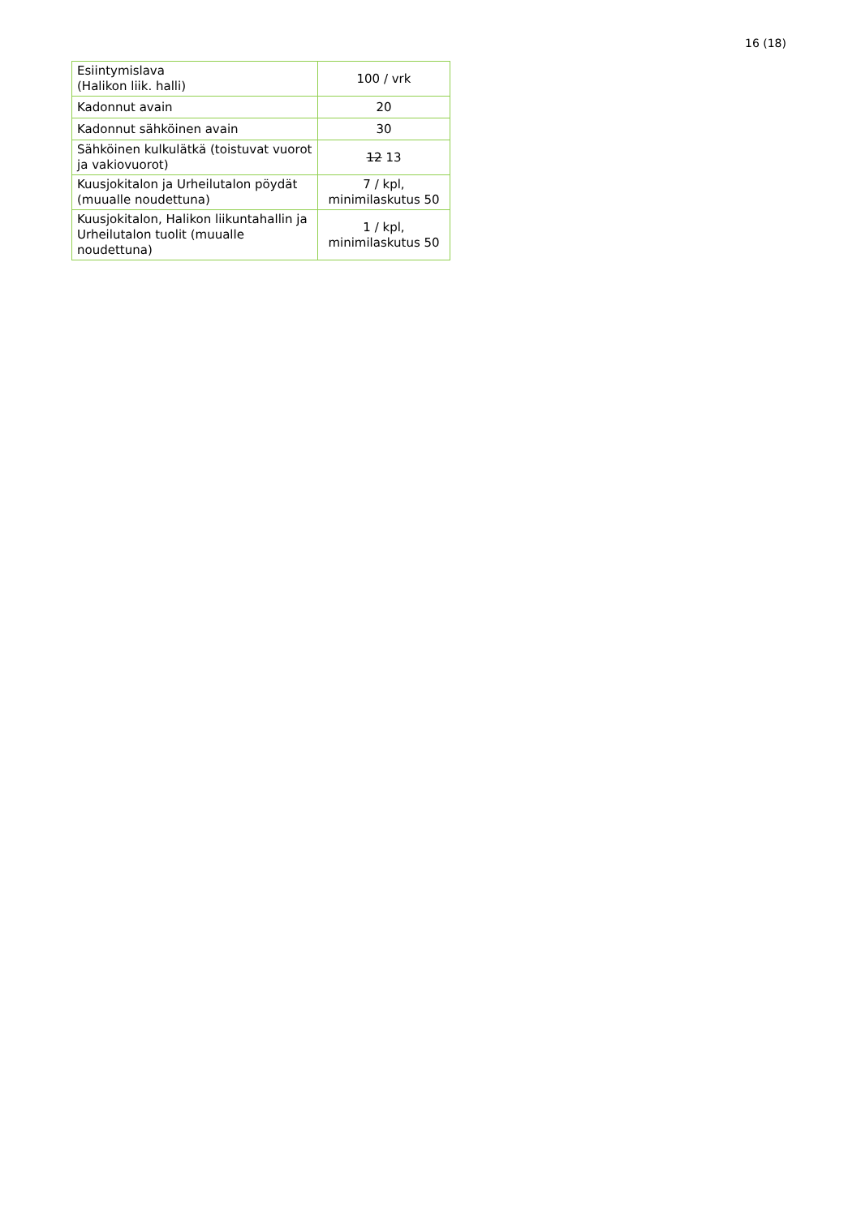16 (18)
| Esiintymislava (Halikon liik. halli) | 100 / vrk |
| Kadonnut avain | 20 |
| Kadonnut sähköinen avain | 30 |
| Sähköinen kulkulätkä (toistuvat vuorot ja vakiovuorot) | 12 13 |
| Kuusjokitalon ja Urheilutalon pöydät (muualle noudettuna) | 7 / kpl, minimilaskutus 50 |
| Kuusjokitalon, Halikon liikuntahallin ja Urheilutalon tuolit (muualle noudettuna) | 1 / kpl, minimilaskutus 50 |